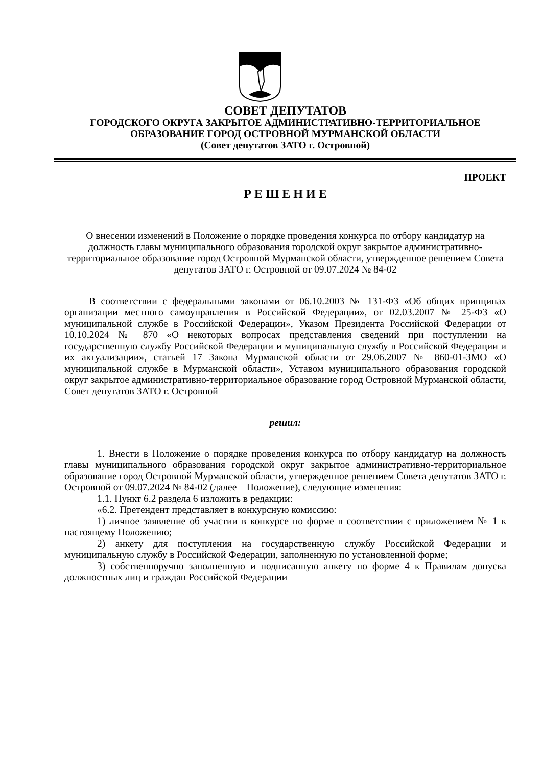СОВЕТ ДЕПУТАТОВ
ГОРОДСКОГО ОКРУГА ЗАКРЫТОЕ АДМИНИСТРАТИВНО-ТЕРРИТОРИАЛЬНОЕ
ОБРАЗОВАНИЕ ГОРОД ОСТРОВНОЙ МУРМАНСКОЙ ОБЛАСТИ
(Совет депутатов ЗАТО г. Островной)
ПРОЕКТ
Р Е Ш Е Н И Е
О внесении изменений в Положение о порядке проведения конкурса по отбору кандидатур на должность главы муниципального образования городской округ закрытое административно-территориальное образование город Островной Мурманской области, утвержденное решением Совета депутатов ЗАТО г. Островной от 09.07.2024 № 84-02
В соответствии с федеральными законами от 06.10.2003 № 131-ФЗ «Об общих принципах организации местного самоуправления в Российской Федерации», от 02.03.2007 № 25-ФЗ «О муниципальной службе в Российской Федерации», Указом Президента Российской Федерации от 10.10.2024 № 870 «О некоторых вопросах представления сведений при поступлении на государственную службу Российской Федерации и муниципальную службу в Российской Федерации и их актуализации», статьей 17 Закона Мурманской области от 29.06.2007 № 860-01-ЗМО «О муниципальной службе в Мурманской области», Уставом муниципального образования городской округ закрытое административно-территориальное образование город Островной Мурманской области, Совет депутатов ЗАТО г. Островной
решил:
1. Внести в Положение о порядке проведения конкурса по отбору кандидатур на должность главы муниципального образования городской округ закрытое административно-территориальное образование город Островной Мурманской области, утвержденное решением Совета депутатов ЗАТО г. Островной от 09.07.2024 № 84-02 (далее – Положение), следующие изменения:
1.1. Пункт 6.2 раздела 6 изложить в редакции:
«6.2. Претендент представляет в конкурсную комиссию:
1) личное заявление об участии в конкурсе по форме в соответствии с приложением № 1 к настоящему Положению;
2) анкету для поступления на государственную службу Российской Федерации и муниципальную службу в Российской Федерации, заполненную по установленной форме;
3) собственноручно заполненную и подписанную анкету по форме 4 к Правилам допуска должностных лиц и граждан Российской Федерации